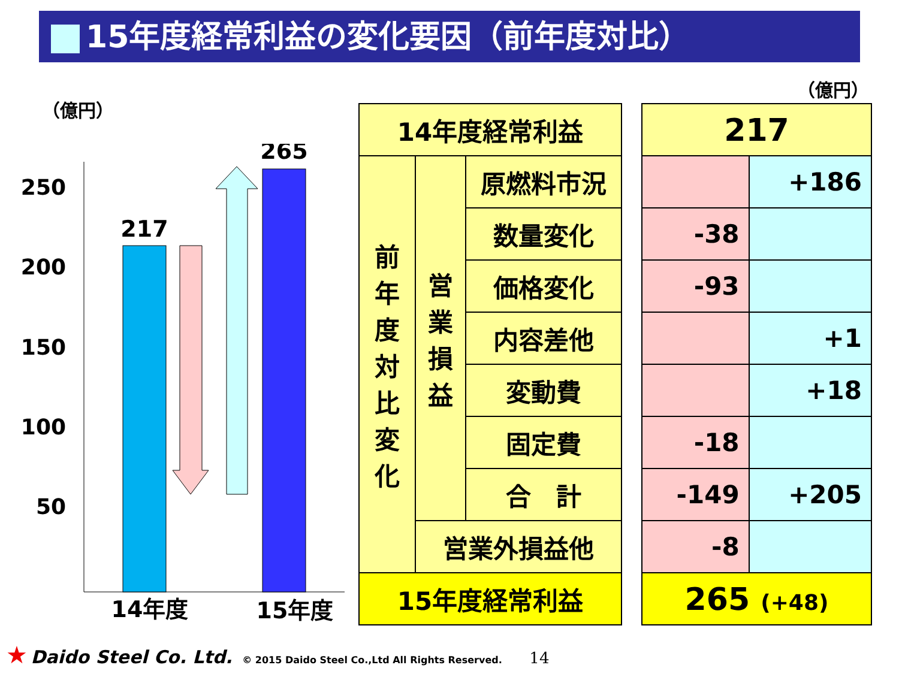15年度経常利益の変化要因（前年度対比）
（億円）
（億円）
250
200
150
100
50
217
265
14年度
15年度
| 14年度経常利益 | | |
| 前 年 度 対 比 変 化 | 営 業 損 益 | 原燃料市況 |
| | | 数量変化 |
| | | 価格変化 |
| | | 内容差他 |
| | | 変動費 |
| | | 固定費 |
| | | 合 計 |
| | 営業外損益他 | |
| 15年度経常利益 | | |
| 217 | |
| | +186 |
| -38 | |
| -93 | |
| | +1 |
| | +18 |
| -18 | |
| -149 | +205 |
| -8 | |
| 265 (+48) | |
★ Daido Steel Co. Ltd. © 2015 Daido Steel Co.,Ltd All Rights Reserved. 14